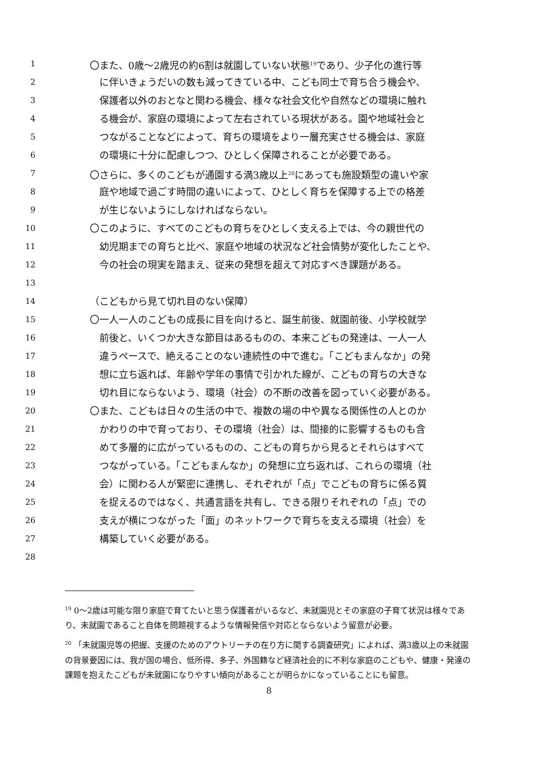1 〇また、0歳～2歳児の約6割は就園していない状態<sup>19</sup>であり、少子化の進行等
2 に伴いきょうだいの数も減ってきている中、こども同士で育ち合う機会や、
3 保護者以外のおとなと関わる機会、様々な社会文化や自然などの環境に触れ
4 る機会が、家庭の環境によって左右されている現状がある。園や地域社会と
5 つながることなどによって、育ちの環境をより一層充実させる機会は、家庭
6 の環境に十分に配慮しつつ、ひとしく保障されることが必要である。
7 〇さらに、多くのこどもが通園する満3歳以上<sup>20</sup>にあっても施設類型の違いや家
8 庭や地域で過ごす時間の違いによって、ひとしく育ちを保障する上での格差
9 が生じないようにしなければならない。
10 〇このように、すべてのこどもの育ちをひとしく支える上では、今の親世代の
11 幼児期までの育ちと比べ、家庭や地域の状況など社会情勢が変化したことや、
12 今の社会の現実を踏まえ、従来の発想を超えて対応すべき課題がある。
13
14 （こどもから見て切れ目のない保障）
15 〇一人一人のこどもの成長に目を向けると、誕生前後、就園前後、小学校就学
16 前後と、いくつか大きな節目はあるものの、本来こどもの発達は、一人一人
17 違うペースで、絶えることのない連続性の中で進む。「こどもまんなか」の発
18 想に立ち返れば、年齢や学年の事情で引かれた線が、こどもの育ちの大きな
19 切れ目にならないよう、環境（社会）の不断の改善を図っていく必要がある。
20 〇また、こどもは日々の生活の中で、複数の場の中や異なる関係性の人とのか
21 かわりの中で育っており、その環境（社会）は、間接的に影響するものも含
22 めて多層的に広がっているものの、こどもの育ちから見るとそれらはすべて
23 つながっている。「こどもまんなか」の発想に立ち返れば、これらの環境（社
24 会）に関わる人が緊密に連携し、それぞれが「点」でこどもの育ちに係る質
25 を捉えるのではなく、共通言語を共有し、できる限りそれぞれの「点」での
26 支えが横につながった「面」のネットワークで育ちを支える環境（社会）を
27 構築していく必要がある。
28
<sup>19</sup> 0～2歳は可能な限り家庭で育てたいと思う保護者がいるなど、未就園児とその家庭の子育て状況は様々であり、未就園であること自体を問題視するような情報発信や対応とならないよう留意が必要。
<sup>20</sup> 「未就園児等の把握、支援のためのアウトリーチの在り方に関する調査研究」によれば、満3歳以上の未就園の背景要因には、我が国の場合、低所得、多子、外国籍など経済社会的に不利な家庭のこどもや、健康・発達の課題を抱えたこどもが未就園になりやすい傾向があることが明らかになっていることにも留意。
8